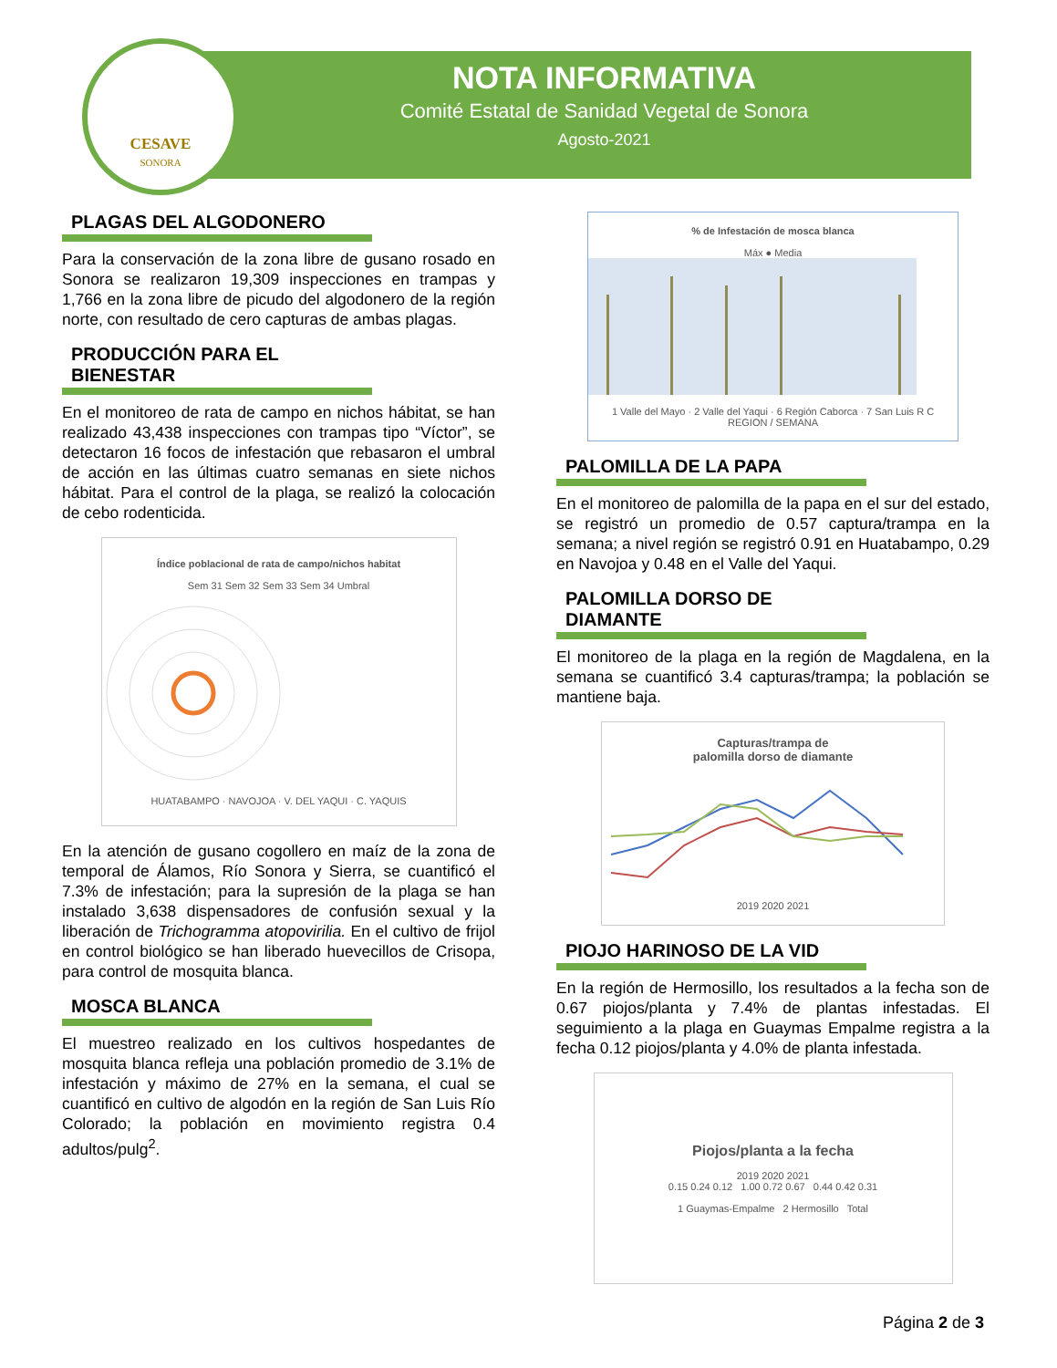NOTA INFORMATIVA
Comité Estatal de Sanidad Vegetal de Sonora
Agosto-2021
CESAVE
SONORA
PLAGAS DEL ALGODONERO
Para la conservación de la zona libre de gusano rosado en Sonora se realizaron 19,309 inspecciones en trampas y 1,766 en la zona libre de picudo del algodonero de la región norte, con resultado de cero capturas de ambas plagas.
PRODUCCIÓN PARA EL BIENESTAR
En el monitoreo de rata de campo en nichos hábitat, se han realizado 43,438 inspecciones con trampas tipo “Víctor”, se detectaron 16 focos de infestación que rebasaron el umbral de acción en las últimas cuatro semanas en siete nichos hábitat. Para el control de la plaga, se realizó la colocación de cebo rodenticida.
Índice poblacional de rata de campo/nichos habitat
Sem 31 Sem 32 Sem 33 Sem 34 Umbral
HUATABAMPO · NAVOJOA · V. DEL YAQUI · C. YAQUIS
En la atención de gusano cogollero en maíz de la zona de temporal de Álamos, Río Sonora y Sierra, se cuantificó el 7.3% de infestación; para la supresión de la plaga se han instalado 3,638 dispensadores de confusión sexual y la liberación de Trichogramma atopovirilia. En el cultivo de frijol en control biológico se han liberado huevecillos de Crisopa, para control de mosquita blanca.
MOSCA BLANCA
El muestreo realizado en los cultivos hospedantes de mosquita blanca refleja una población promedio de 3.1% de infestación y máximo de 27% en la semana, el cual se cuantificó en cultivo de algodón en la región de San Luis Río Colorado; la población en movimiento registra 0.4 adultos/pulg<sup>2</sup>.
% de Infestación de mosca blanca
Máx ● Media
1 Valle del Mayo · 2 Valle del Yaqui · 6 Región Caborca · 7 San Luis R C
REGION / SEMANA
PALOMILLA DE LA PAPA
En el monitoreo de palomilla de la papa en el sur del estado, se registró un promedio de 0.57 captura/trampa en la semana; a nivel región se registró 0.91 en Huatabampo, 0.29 en Navojoa y 0.48 en el Valle del Yaqui.
PALOMILLA DORSO DE DIAMANTE
El monitoreo de la plaga en la región de Magdalena, en la semana se cuantificó 3.4 capturas/trampa; la población se mantiene baja.
Capturas/trampa de
palomilla dorso de diamante
2019 2020 2021
PIOJO HARINOSO DE LA VID
En la región de Hermosillo, los resultados a la fecha son de 0.67 piojos/planta y 7.4% de plantas infestadas. El seguimiento a la plaga en Guaymas Empalme registra a la fecha 0.12 piojos/planta y 4.0% de planta infestada.
Piojos/planta a la fecha
2019 2020 2021
0.15 0.24 0.12 1.00 0.72 0.67 0.44 0.42 0.31
1 Guaymas-Empalme 2 Hermosillo Total
Página 2 de 3